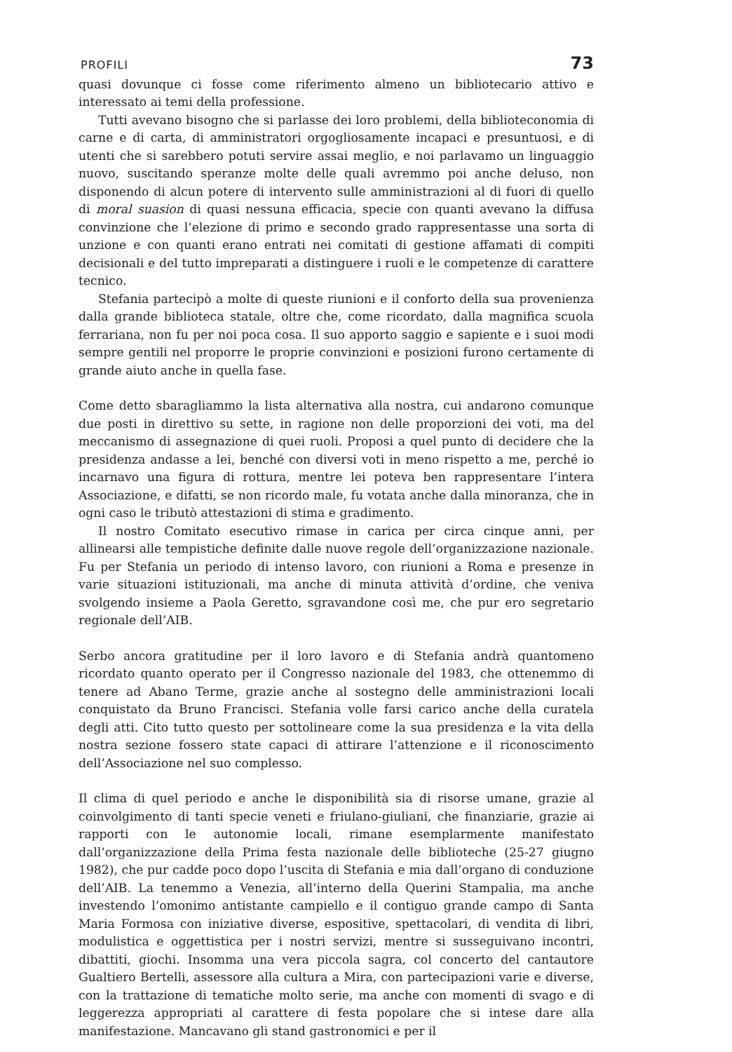PROFILI 73
quasi dovunque ci fosse come riferimento almeno un bibliotecario attivo e interessato ai temi della professione.
Tutti avevano bisogno che si parlasse dei loro problemi, della biblioteconomia di carne e di carta, di amministratori orgogliosamente incapaci e presuntuosi, e di utenti che si sarebbero potuti servire assai meglio, e noi parlavamo un linguaggio nuovo, suscitando speranze molte delle quali avremmo poi anche deluso, non disponendo di alcun potere di intervento sulle amministrazioni al di fuori di quello di moral suasion di quasi nessuna efficacia, specie con quanti avevano la diffusa convinzione che l’elezione di primo e secondo grado rappresentasse una sorta di unzione e con quanti erano entrati nei comitati di gestione affamati di compiti decisionali e del tutto impreparati a distinguere i ruoli e le competenze di carattere tecnico.
Stefania partecipò a molte di queste riunioni e il conforto della sua provenienza dalla grande biblioteca statale, oltre che, come ricordato, dalla magnifica scuola ferrariana, non fu per noi poca cosa. Il suo apporto saggio e sapiente e i suoi modi sempre gentili nel proporre le proprie convinzioni e posizioni furono certamente di grande aiuto anche in quella fase.
Come detto sbaragliammo la lista alternativa alla nostra, cui andarono comunque due posti in direttivo su sette, in ragione non delle proporzioni dei voti, ma del meccanismo di assegnazione di quei ruoli. Proposi a quel punto di decidere che la presidenza andasse a lei, benché con diversi voti in meno rispetto a me, perché io incarnavo una figura di rottura, mentre lei poteva ben rappresentare l’intera Associazione, e difatti, se non ricordo male, fu votata anche dalla minoranza, che in ogni caso le tributò attestazioni di stima e gradimento.
Il nostro Comitato esecutivo rimase in carica per circa cinque anni, per allinearsi alle tempistiche definite dalle nuove regole dell’organizzazione nazionale. Fu per Stefania un periodo di intenso lavoro, con riunioni a Roma e presenze in varie situazioni istituzionali, ma anche di minuta attività d’ordine, che veniva svolgendo insieme a Paola Geretto, sgravandone così me, che pur ero segretario regionale dell’AIB.
Serbo ancora gratitudine per il loro lavoro e di Stefania andrà quantomeno ricordato quanto operato per il Congresso nazionale del 1983, che ottenemmo di tenere ad Abano Terme, grazie anche al sostegno delle amministrazioni locali conquistato da Bruno Francisci. Stefania volle farsi carico anche della curatela degli atti. Cito tutto questo per sottolineare come la sua presidenza e la vita della nostra sezione fossero state capaci di attirare l’attenzione e il riconoscimento dell’Associazione nel suo complesso.
Il clima di quel periodo e anche le disponibilità sia di risorse umane, grazie al coinvolgimento di tanti specie veneti e friulano-giuliani, che finanziarie, grazie ai rapporti con le autonomie locali, rimane esemplarmente manifestato dall’organizzazione della Prima festa nazionale delle biblioteche (25-27 giugno 1982), che pur cadde poco dopo l’uscita di Stefania e mia dall’organo di conduzione dell’AIB. La tenemmo a Venezia, all’interno della Querini Stampalia, ma anche investendo l’omonimo antistante campiello e il contiguo grande campo di Santa Maria Formosa con iniziative diverse, espositive, spettacolari, di vendita di libri, modulistica e oggettistica per i nostri servizi, mentre si susseguivano incontri, dibattiti, giochi. Insomma una vera piccola sagra, col concerto del cantautore Gualtiero Bertelli, assessore alla cultura a Mira, con partecipazioni varie e diverse, con la trattazione di tematiche molto serie, ma anche con momenti di svago e di leggerezza appropriati al carattere di festa popolare che si intese dare alla manifestazione. Mancavano gli stand gastronomici e per il